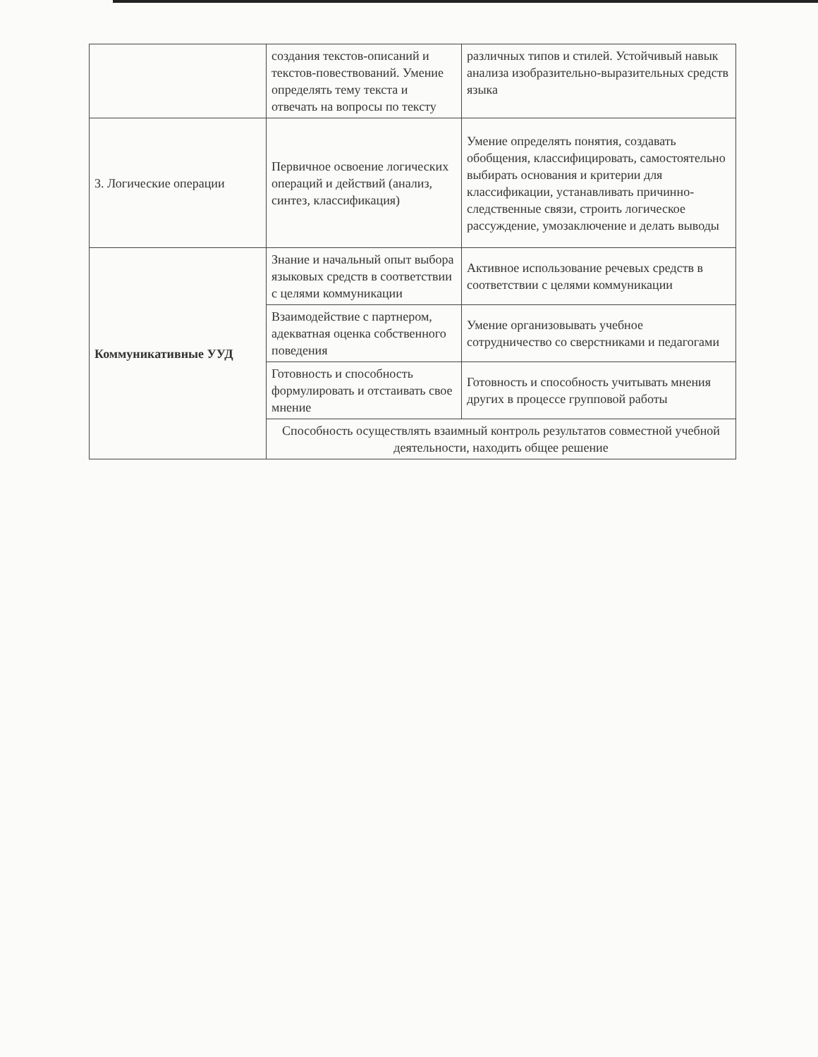| | создания текстов-описаний и текстов-повествований. Умение определять тему текста и отвечать на вопросы по тексту | различных типов и стилей. Устойчивый навык анализа изобразительно-выразительных средств языка |
| 3. Логические операции | Первичное освоение логических операций и действий (анализ, синтез, классификация) | Умение определять понятия, создавать обобщения, классифицировать, самостоятельно выбирать основания и критерии для классификации, устанавливать причинно-следственные связи, строить логическое рассуждение, умозаключение и делать выводы |
| Коммуникативные УУД | Знание и начальный опыт выбора языковых средств в соответствии с целями коммуникации | Активное использование речевых средств в соответствии с целями коммуникации |
| | Взаимодействие с партнером, адекватная оценка собственного поведения | Умение организовывать учебное сотрудничество со сверстниками и педагогами |
| | Готовность и способность формулировать и отстаивать свое мнение | Готовность и способность учитывать мнения других в процессе групповой работы |
| | Способность осуществлять взаимный контроль результатов совместной учебной деятельности, находить общее решение | |